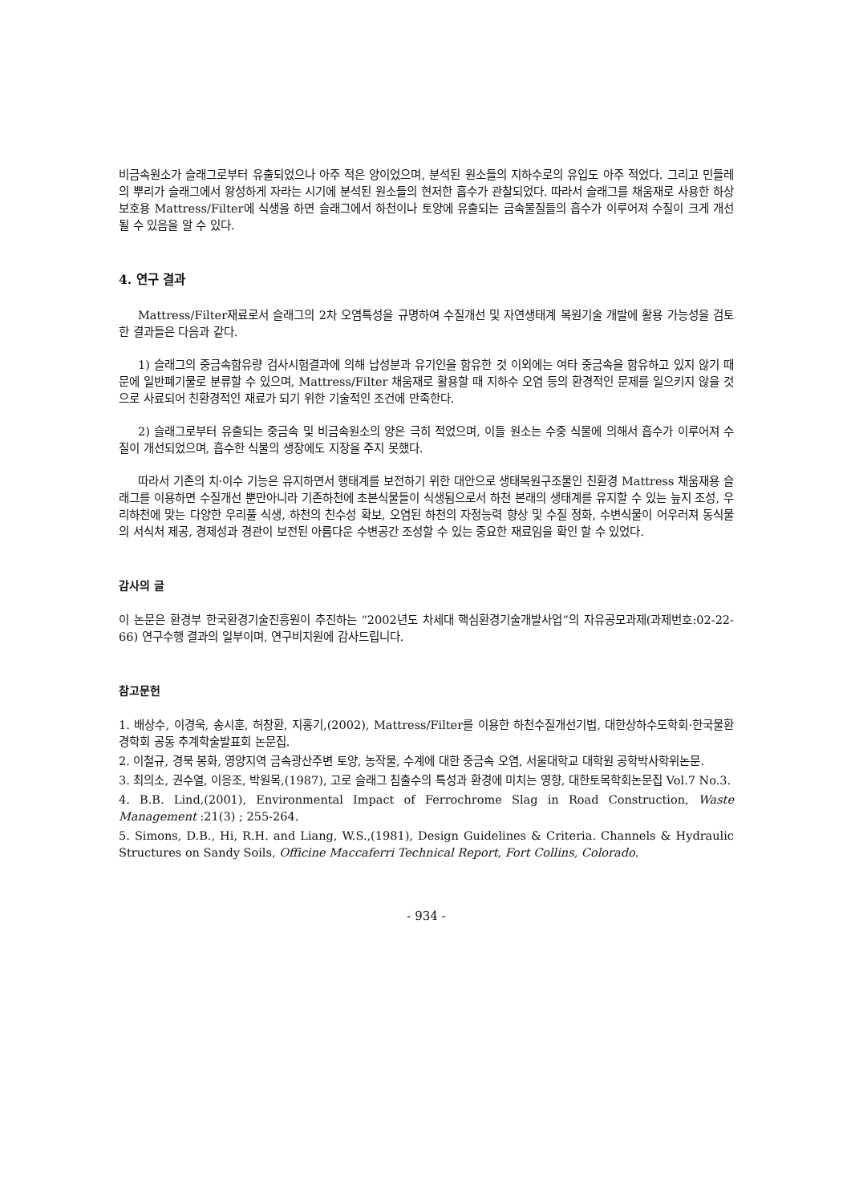비금속원소가 슬래그로부터 유출되었으나 아주 적은 양이었으며, 분석된 원소들의 지하수로의 유입도 아주 적었다. 그리고 민들레의 뿌리가 슬래그에서 왕성하게 자라는 시기에 분석된 원소들의 현저한 흡수가 관찰되었다. 따라서 슬래그를 채움재로 사용한 하상보호용 Mattress/Filter에 식생을 하면 슬래그에서 하천이나 토양에 유출되는 금속물질들의 흡수가 이루어져 수질이 크게 개선될 수 있음을 알 수 있다.
4. 연구 결과
Mattress/Filter재료로서 슬래그의 2차 오염특성을 규명하여 수질개선 및 자연생태계 복원기술 개발에 활용 가능성을 검토한 결과들은 다음과 같다.
1) 슬래그의 중금속함유량 검사시험결과에 의해 납성분과 유기인을 함유한 것 이외에는 여타 중금속을 함유하고 있지 않기 때문에 일반폐기물로 분류할 수 있으며, Mattress/Filter 채움재로 활용할 때 지하수 오염 등의 환경적인 문제를 일으키지 않을 것으로 사료되어 친환경적인 재료가 되기 위한 기술적인 조건에 만족한다.
2) 슬래그로부터 유출되는 중금속 및 비금속원소의 양은 극히 적었으며, 이들 원소는 수중 식물에 의해서 흡수가 이루어져 수질이 개선되었으며, 흡수한 식물의 생장에도 지장을 주지 못했다.
따라서 기존의 치·이수 기능은 유지하면서 행태계를 보전하기 위한 대안으로 생태복원구조물인 친환경 Mattress 채움재용 슬래그를 이용하면 수질개선 뿐만아니라 기존하천에 초본식물들이 식생됨으로서 하천 본래의 생태계를 유지할 수 있는 늪지 조성, 우리하천에 맞는 다양한 우리풀 식생, 하천의 친수성 확보, 오염된 하천의 자정능력 향상 및 수질 정화, 수변식물이 어우러져 동식물의 서식처 제공, 경제성과 경관이 보전된 아름다운 수변공간 조성할 수 있는 중요한 재료임을 확인 할 수 있었다.
감사의 글
이 논문은 환경부 한국환경기술진흥원이 추진하는 “2002년도 차세대 핵심환경기술개발사업”의 자유공모과제(과제번호:02-22-66) 연구수행 결과의 일부이며, 연구비지원에 감사드립니다.
참고문헌
1. 배상수, 이경욱, 송시훈, 허창환, 지홍기,(2002), Mattress/Filter를 이용한 하천수질개선기법, 대한상하수도학회·한국물환경학회 공동 추계학술발표회 논문집.
2. 이철규, 경북 봉화, 영양지역 금속광산주변 토양, 농작물, 수계에 대한 중금속 오염, 서울대학교 대학원 공학박사학위논문.
3. 최의소, 권수열, 이응조, 박원목,(1987), 고로 슬래그 침출수의 특성과 환경에 미치는 영향, 대한토목학회논문집 Vol.7 No.3.
4. B.B. Lind,(2001), Environmental Impact of Ferrochrome Slag in Road Construction, Waste Management :21(3) ; 255-264.
5. Simons, D.B., Hi, R.H. and Liang, W.S.,(1981), Design Guidelines & Criteria. Channels & Hydraulic Structures on Sandy Soils, Officine Maccaferri Technical Report, Fort Collins, Colorado.
- 934 -